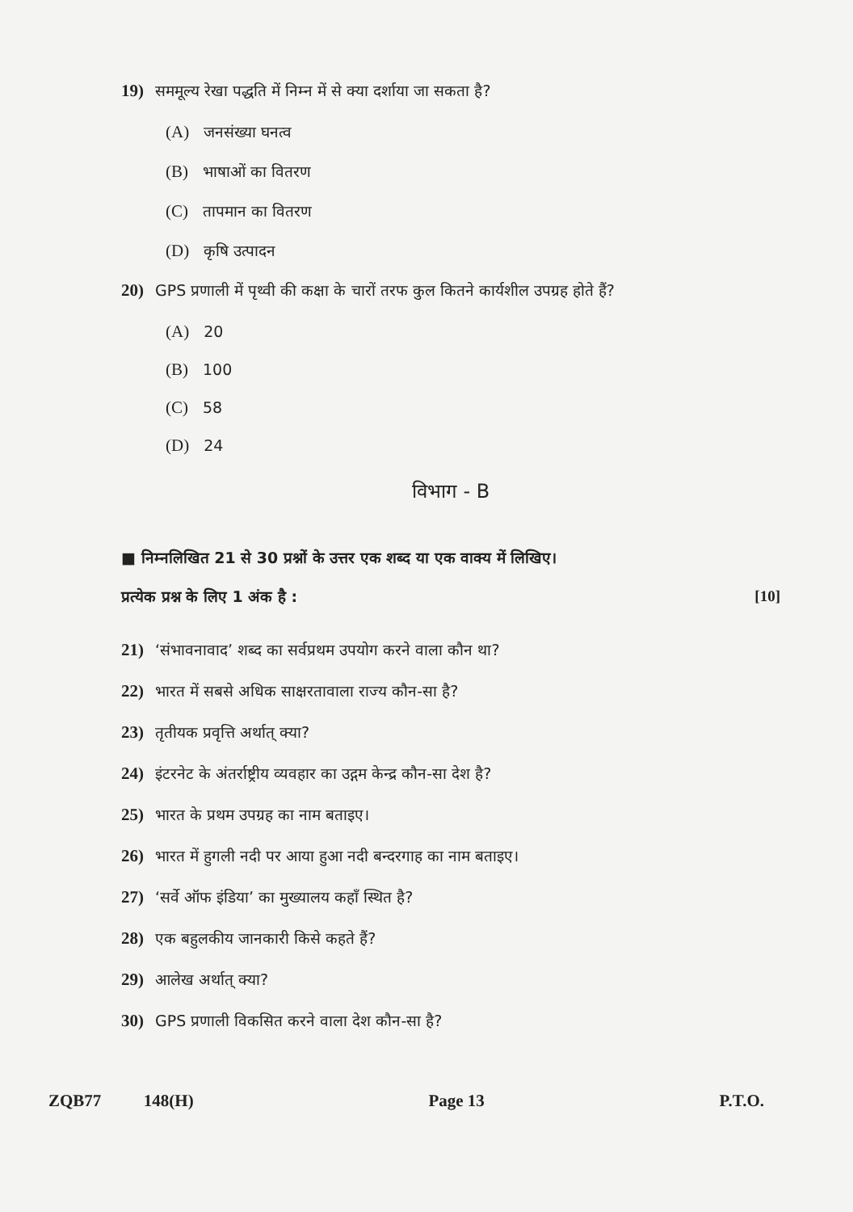19) सममूल्य रेखा पद्धति में निम्न में से क्या दर्शाया जा सकता है?
(A) जनसंख्या घनत्व
(B) भाषाओं का वितरण
(C) तापमान का वितरण
(D) कृषि उत्पादन
20) GPS प्रणाली में पृथ्वी की कक्षा के चारों तरफ कुल कितने कार्यशील उपग्रह होते हैं?
(A) 20
(B) 100
(C) 58
(D) 24
विभाग - B
■ निम्नलिखित 21 से 30 प्रश्नों के उत्तर एक शब्द या एक वाक्य में लिखिए।
प्रत्येक प्रश्न के लिए 1 अंक है :
[10]
21) ‘संभावनावाद’ शब्द का सर्वप्रथम उपयोग करने वाला कौन था?
22) भारत में सबसे अधिक साक्षरतावाला राज्य कौन-सा है?
23) तृतीयक प्रवृत्ति अर्थात् क्या?
24) इंटरनेट के अंतर्राष्ट्रीय व्यवहार का उद्गम केन्द्र कौन-सा देश है?
25) भारत के प्रथम उपग्रह का नाम बताइए।
26) भारत में हुगली नदी पर आया हुआ नदी बन्दरगाह का नाम बताइए।
27) ‘सर्वे ऑफ इंडिया’ का मुख्यालय कहाँ स्थित है?
28) एक बहुलकीय जानकारी किसे कहते हैं?
29) आलेख अर्थात् क्या?
30) GPS प्रणाली विकसित करने वाला देश कौन-सा है?
ZQB77 148(H) Page 13 P.T.O.